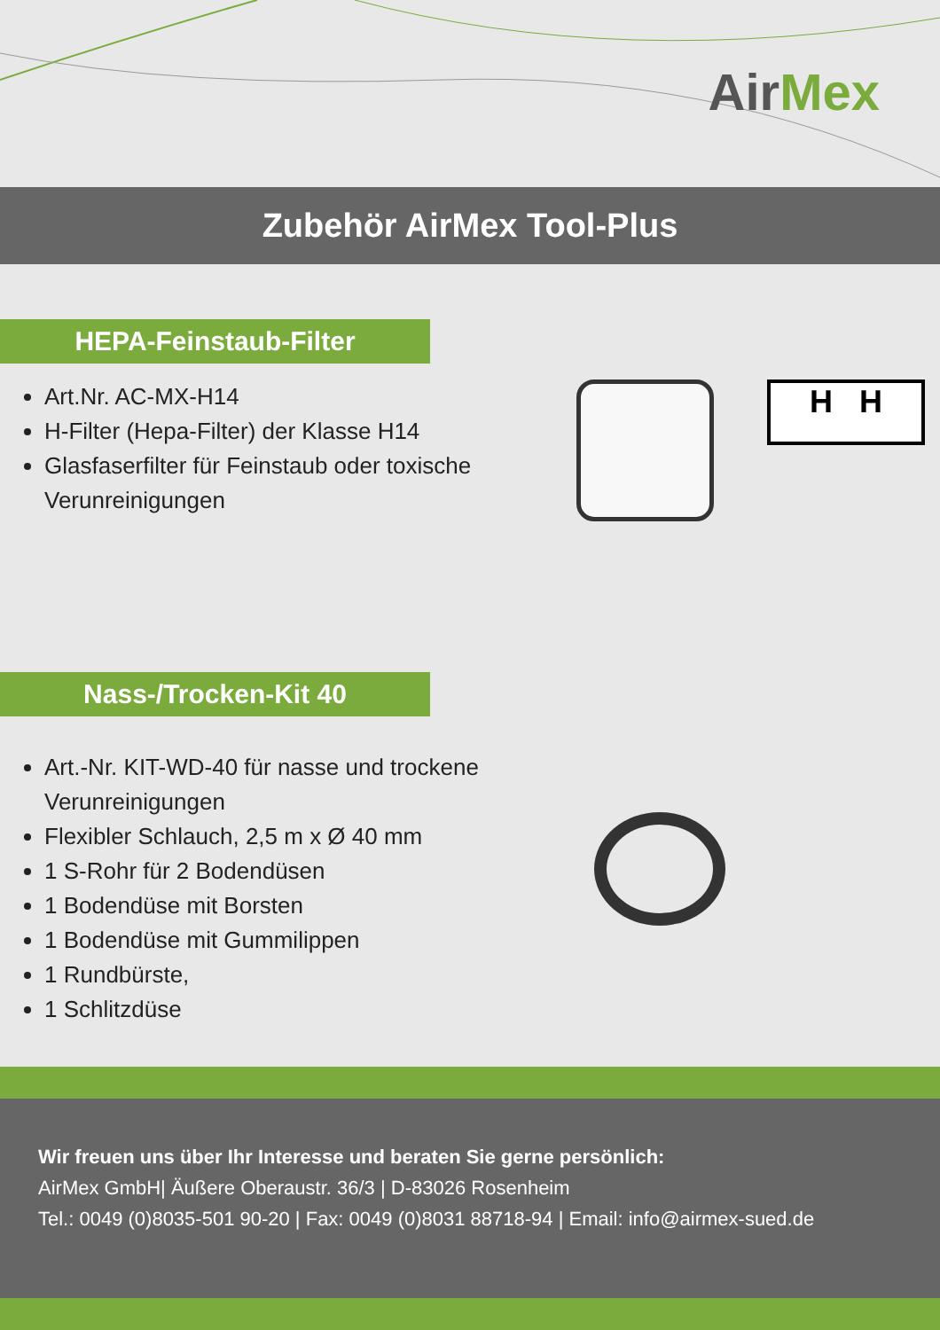AirMex
Zubehör AirMex Tool-Plus
HEPA-Feinstaub-Filter
Art.Nr. AC-MX-H14
H-Filter (Hepa-Filter) der Klasse H14
Glasfaserfilter für Feinstaub oder toxische Verunreinigungen
H H
Nass-/Trocken-Kit 40
Art.-Nr. KIT-WD-40 für nasse und trockene Verunreinigungen
Flexibler Schlauch, 2,5 m x Ø 40 mm
1 S-Rohr für 2 Bodendüsen
1 Bodendüse mit Borsten
1 Bodendüse mit Gummilippen
1 Rundbürste,
1 Schlitzdüse
Wir freuen uns über Ihr Interesse und beraten Sie gerne persönlich:
AirMex GmbH| Äußere Oberaustr. 36/3 | D-83026 Rosenheim
Tel.: 0049 (0)8035-501 90-20 | Fax: 0049 (0)8031 88718-94 | Email: info@airmex-sued.de